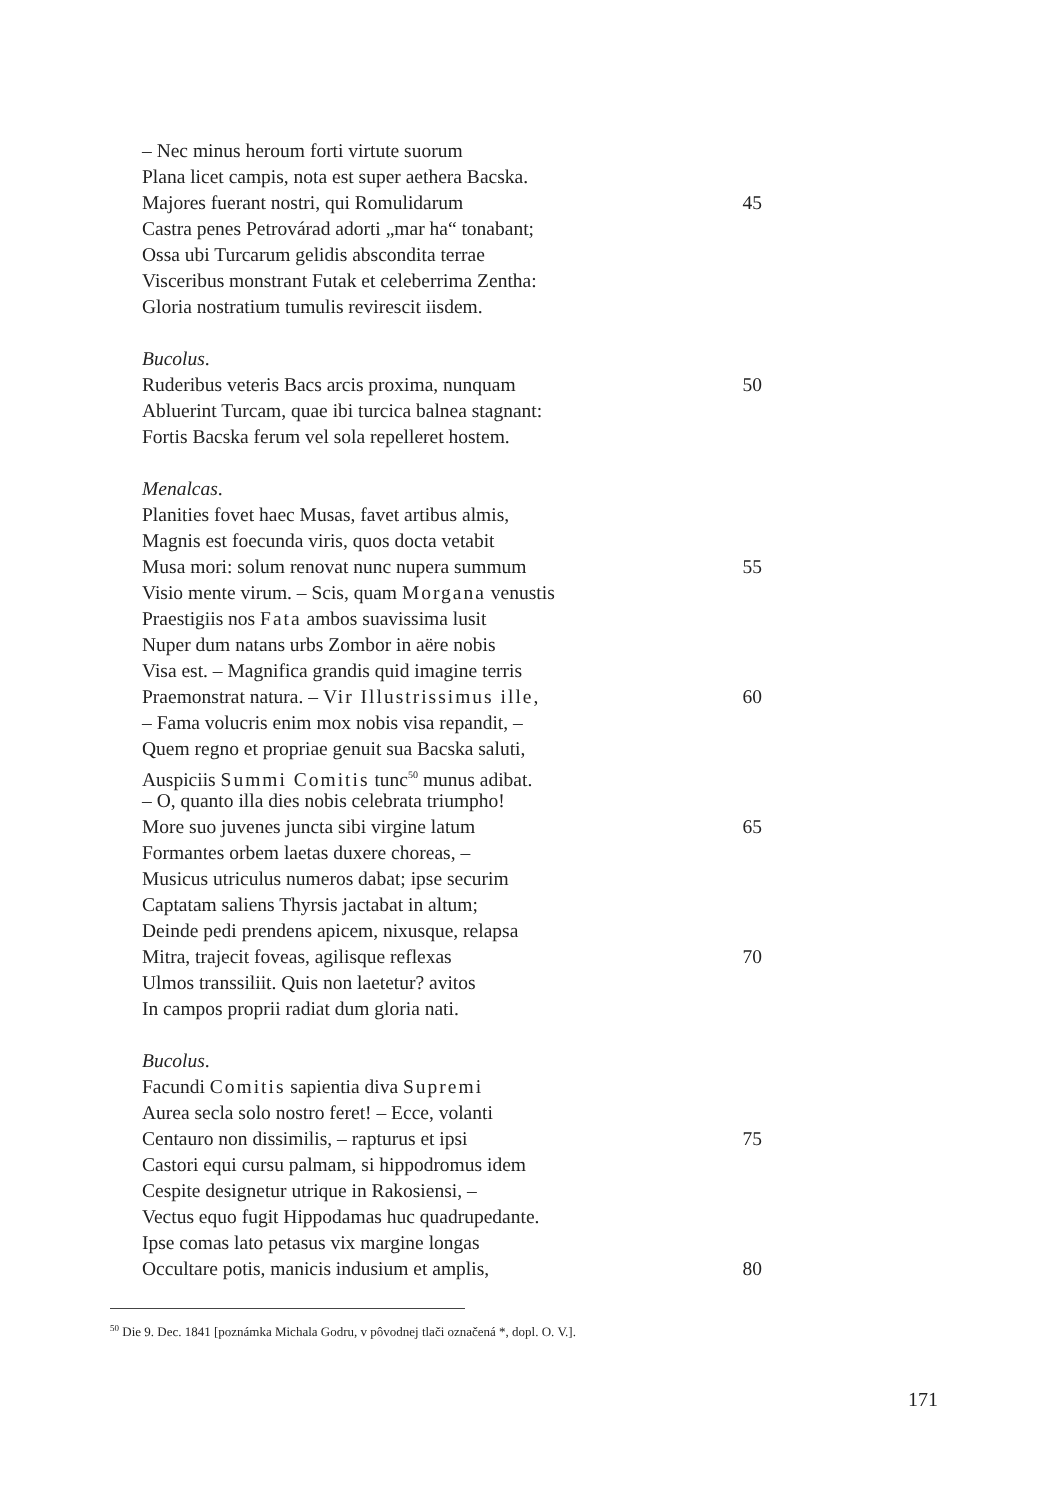– Nec minus heroum forti virtute suorum
Plana licet campis, nota est super aethera Bacska.
Majores fuerant nostri, qui Romulidarum 45
Castra penes Petrovárad adorti „mar ha“ tonabant;
Ossa ubi Turcarum gelidis abscondita terrae
Visceribus monstrant Futak et celeberrima Zentha:
Gloria nostratium tumulis revirescit iisdem.
Bucolus.
Ruderibus veteris Bacs arcis proxima, nunquam 50
Abluerint Turcam, quae ibi turcica balnea stagnant:
Fortis Bacska ferum vel sola repelleret hostem.
Menalcas.
Planities fovet haec Musas, favet artibus almis,
Magnis est foecunda viris, quos docta vetabit
Musa mori: solum renovat nunc nupera summum 55
Visio mente virum. – Scis, quam Morgana venustis
Praestigiis nos Fata ambos suavissima lusit
Nuper dum natans urbs Zombor in aëre nobis
Visa est. – Magnifica grandis quid imagine terris
Praemonstrat natura. – Vir Illustrissimus ille, 60
– Fama volucris enim mox nobis visa repandit, –
Quem regno et propriae genuit sua Bacska saluti,
Auspiciis Summi Comitis tunc<sup>50</sup> munus adibat.
– O, quanto illa dies nobis celebrata triumpho!
More suo juvenes juncta sibi virgine latum 65
Formantes orbem laetas duxere choreas, –
Musicus utriculus numeros dabat; ipse securim
Captatam saliens Thyrsis jactabat in altum;
Deinde pedi prendens apicem, nixusque, relapsa
Mitra, trajecit foveas, agilisque reflexas 70
Ulmos transsiliit. Quis non laetetur? avitos
In campos proprii radiat dum gloria nati.
Bucolus.
Facundi Comitis sapientia diva Supremi
Aurea secla solo nostro feret! – Ecce, volanti
Centauro non dissimilis, – rapturus et ipsi 75
Castori equi cursu palmam, si hippodromus idem
Cespite designetur utrique in Rakosiensi, –
Vectus equo fugit Hippodamas huc quadrupedante.
Ipse comas lato petasus vix margine longas
Occultare potis, manicis indusium et amplis, 80
<sup>50</sup> Die 9. Dec. 1841 [poznámka Michala Godru, v pôvodnej tlači označená *, dopl. O. V.].
171